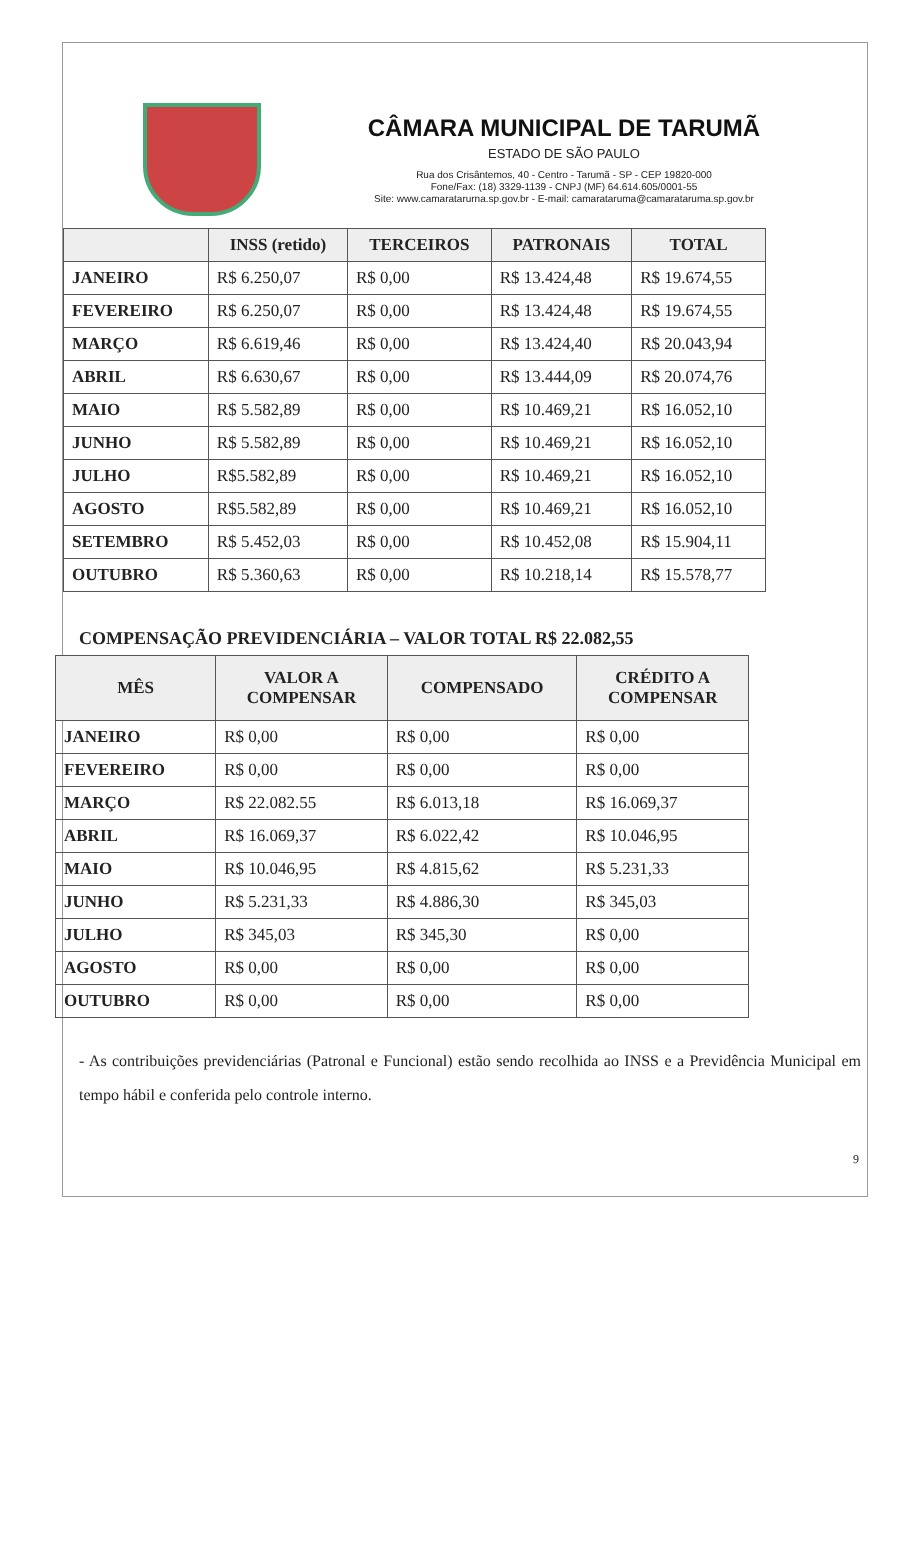CÂMARA MUNICIPAL DE TARUMÃ
ESTADO DE SÃO PAULO
Rua dos Crisântemos, 40 - Centro - Tarumã - SP - CEP 19820-000
Fone/Fax: (18) 3329-1139 - CNPJ (MF) 64.614.605/0001-55
Site: www.camaratarurna.sp.gov.br - E-mail: camarataruma@camarataruma.sp.gov.br
| | INSS (retido) | TERCEIROS | PATRONAIS | TOTAL |
| --- | --- | --- | --- | --- |
| JANEIRO | R$ 6.250,07 | R$ 0,00 | R$ 13.424,48 | R$ 19.674,55 |
| FEVEREIRO | R$ 6.250,07 | R$ 0,00 | R$ 13.424,48 | R$ 19.674,55 |
| MARÇO | R$ 6.619,46 | R$ 0,00 | R$ 13.424,40 | R$ 20.043,94 |
| ABRIL | R$ 6.630,67 | R$ 0,00 | R$ 13.444,09 | R$ 20.074,76 |
| MAIO | R$ 5.582,89 | R$ 0,00 | R$ 10.469,21 | R$ 16.052,10 |
| JUNHO | R$ 5.582,89 | R$ 0,00 | R$ 10.469,21 | R$ 16.052,10 |
| JULHO | R$5.582,89 | R$ 0,00 | R$ 10.469,21 | R$ 16.052,10 |
| AGOSTO | R$5.582,89 | R$ 0,00 | R$ 10.469,21 | R$ 16.052,10 |
| SETEMBRO | R$ 5.452,03 | R$ 0,00 | R$ 10.452,08 | R$ 15.904,11 |
| OUTUBRO | R$ 5.360,63 | R$ 0,00 | R$ 10.218,14 | R$ 15.578,77 |
COMPENSAÇÃO PREVIDENCIÁRIA – VALOR TOTAL R$ 22.082,55
| MÊS | VALOR A COMPENSAR | COMPENSADO | CRÉDITO A COMPENSAR |
| --- | --- | --- | --- |
| JANEIRO | R$ 0,00 | R$ 0,00 | R$ 0,00 |
| FEVEREIRO | R$ 0,00 | R$ 0,00 | R$ 0,00 |
| MARÇO | R$ 22.082.55 | R$ 6.013,18 | R$ 16.069,37 |
| ABRIL | R$ 16.069,37 | R$ 6.022,42 | R$ 10.046,95 |
| MAIO | R$ 10.046,95 | R$ 4.815,62 | R$ 5.231,33 |
| JUNHO | R$ 5.231,33 | R$ 4.886,30 | R$ 345,03 |
| JULHO | R$ 345,03 | R$ 345,30 | R$ 0,00 |
| AGOSTO | R$ 0,00 | R$ 0,00 | R$ 0,00 |
| OUTUBRO | R$ 0,00 | R$ 0,00 | R$ 0,00 |
- As contribuições previdenciárias (Patronal e Funcional) estão sendo recolhida ao INSS e a Previdência Municipal em tempo hábil e conferida pelo controle interno.
9